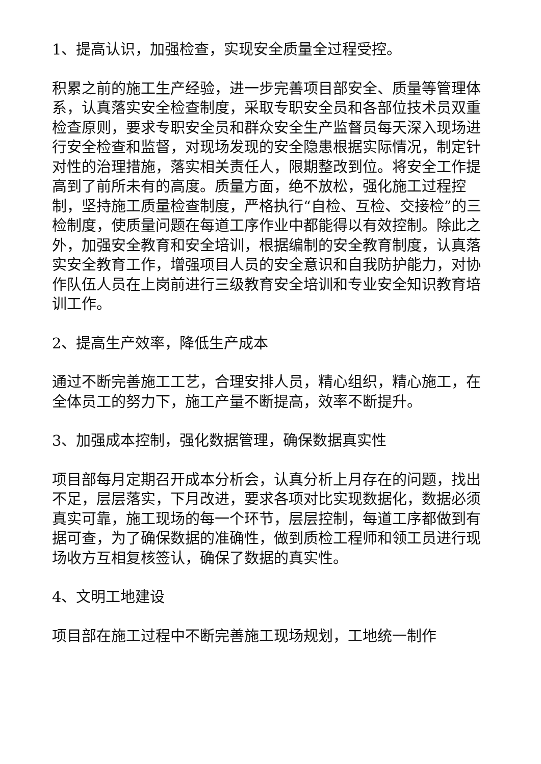1、提高认识，加强检查，实现安全质量全过程受控。
积累之前的施工生产经验，进一步完善项目部安全、质量等管理体系，认真落实安全检查制度，采取专职安全员和各部位技术员双重检查原则，要求专职安全员和群众安全生产监督员每天深入现场进行安全检查和监督，对现场发现的安全隐患根据实际情况，制定针对性的治理措施，落实相关责任人，限期整改到位。将安全工作提高到了前所未有的高度。质量方面，绝不放松，强化施工过程控制，坚持施工质量检查制度，严格执行“自检、互检、交接检”的三检制度，使质量问题在每道工序作业中都能得以有效控制。除此之外，加强安全教育和安全培训，根据编制的安全教育制度，认真落实安全教育工作，增强项目人员的安全意识和自我防护能力，对协作队伍人员在上岗前进行三级教育安全培训和专业安全知识教育培训工作。
2、提高生产效率，降低生产成本
通过不断完善施工工艺，合理安排人员，精心组织，精心施工，在全体员工的努力下，施工产量不断提高，效率不断提升。
3、加强成本控制，强化数据管理，确保数据真实性
项目部每月定期召开成本分析会，认真分析上月存在的问题，找出不足，层层落实，下月改进，要求各项对比实现数据化，数据必须真实可靠，施工现场的每一个环节，层层控制，每道工序都做到有据可查，为了确保数据的准确性，做到质检工程师和领工员进行现场收方互相复核签认，确保了数据的真实性。
4、文明工地建设
项目部在施工过程中不断完善施工现场规划，工地统一制作